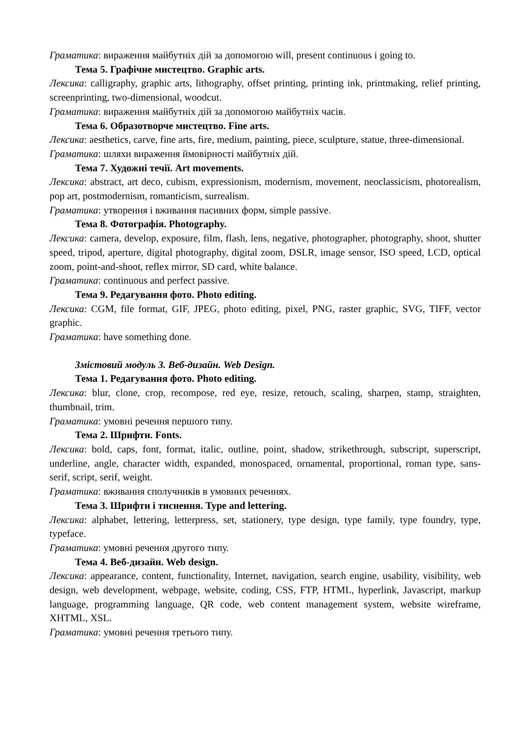Граматика: вираження майбутніх дій за допомогою will, present continuous і going to.
Тема 5. Графічне мистецтво. Graphic arts.
Лексика: calligraphy, graphic arts, lithography, offset printing, printing ink, printmaking, relief printing, screenprinting, two-dimensional, woodcut.
Граматика: вираження майбутніх дій за допомогою майбутніх часів.
Тема 6. Образотворче мистецтво. Fine arts.
Лексика: aesthetics, carve, fine arts, fire, medium, painting, piece, sculpture, statue, three-dimensional.
Граматика: шляхи вираження ймовірності майбутніх дій.
Тема 7. Художні течії. Art movements.
Лексика: abstract, art deco, cubism, expressionism, modernism, movement, neoclassicism, photorealism, pop art, postmodernism, romanticism, surrealism.
Граматика: утворення і вживання пасивних форм, simple passive.
Тема 8. Фотографія. Photography.
Лексика: camera, develop, exposure, film, flash, lens, negative, photographer, photography, shoot, shutter speed, tripod, aperture, digital photography, digital zoom, DSLR, image sensor, ISO speed, LCD, optical zoom, point-and-shoot, reflex mirror, SD card, white balance.
Граматика: continuous and perfect passive.
Тема 9. Редагування фото. Photo editing.
Лексика: CGM, file format, GIF, JPEG, photo editing, pixel, PNG, raster graphic, SVG, TIFF, vector graphic.
Граматика: have something done.
Змістовий модуль 3. Веб-дизайн. Web Design.
Тема 1. Редагування фото. Photo editing.
Лексика: blur, clone, crop, recompose, red eye, resize, retouch, scaling, sharpen, stamp, straighten, thumbnail, trim.
Граматика: умовні речення першого типу.
Тема 2. Шрифти. Fonts.
Лексика: bold, caps, font, format, italic, outline, point, shadow, strikethrough, subscript, superscript, underline, angle, character width, expanded, monospaced, ornamental, proportional, roman type, sans-serif, script, serif, weight.
Граматика: вживання сполучників в умовних реченнях.
Тема 3. Шрифти і тиснення. Type and lettering.
Лексика: alphabet, lettering, letterpress, set, stationery, type design, type family, type foundry, type, typeface.
Граматика: умовні речення другого типу.
Тема 4. Веб-дизайн. Web design.
Лексика: appearance, content, functionality, Internet, navigation, search engine, usability, visibility, web design, web development, webpage, website, coding, CSS, FTP, HTML, hyperlink, Javascript, markup language, programming language, QR code, web content management system, website wireframe, XHTML, XSL.
Граматика: умовні речення третього типу.